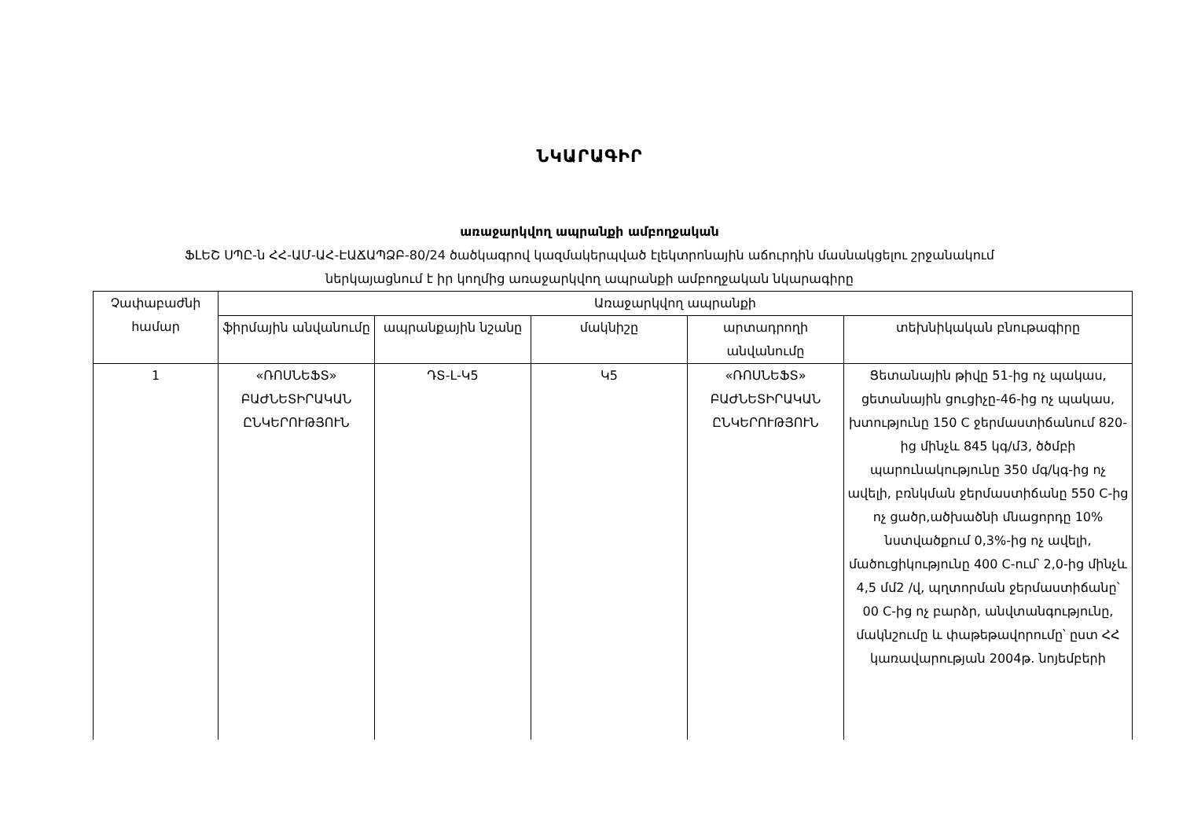ՆԿԱՐԱԳԻՐ
առաջարկվող ապրանքի ամբողջական
ՖԼԵՇ ՍՊԸ-ն ՀՀ-ԱՄ-ԱՀ-ԷԱՃԱՊՁԲ-80/24 ծածկագրով կազմակերպված էլեկտրոնային աճուրդին մասնակցելու շրջանակում
ներկայացնում է իր կողմից առաջարկվող ապրանքի ամբողջական նկարագիրը
| Չափաբաժնի համար | Առաջարկվող ապրանքի | | | | |
| --- | --- | --- | --- | --- | --- |
| | ֆիրմային անվանումը | ապրանքային նշանը | մակնիշը | արտադրողի անվանումը | տեխնիկական բնութագիրը |
| 1 | «ՌՈՍՆԵՖՏ» ԲԱԺՆԵՏԻՐԱԿԱՆ ԸՆԿԵՐՈՒԹՅՈՒՆ | ԴՏ-L-Կ5 | Կ5 | «ՌՈՍՆԵՖՏ» ԲԱԺՆԵՏԻՐԱԿԱՆ ԸՆԿԵՐՈՒԹՅՈՒՆ | Ցետանային թիվը 51-ից ոչ պակաս, ցետանային ցուցիչը-46-ից ոչ պակաս, խտությունը 150 C ջերմաստիճանում 820-ից մինչև 845 կգ/մ3, ծծմբի պարունակությունը 350 մգ/կգ-ից ոչ ավելի, բռնկման ջերմաստիճանը 550 C-ից ոչ ցածր,ածխածնի մնացորդը 10% նստվածքում 0,3%-ից ոչ ավելի, մածուցիկությունը 400 C-ում՝ 2,0-ից մինչև 4,5 մմ2 /վ, պղտորման ջերմաստիճանը՝ 00 C-ից ոչ բարձր, անվտանգությունը, մակնշումը և փաթեթավորումը՝ ըստ ՀՀ կառավարության 2004թ. նոյեմբերի |